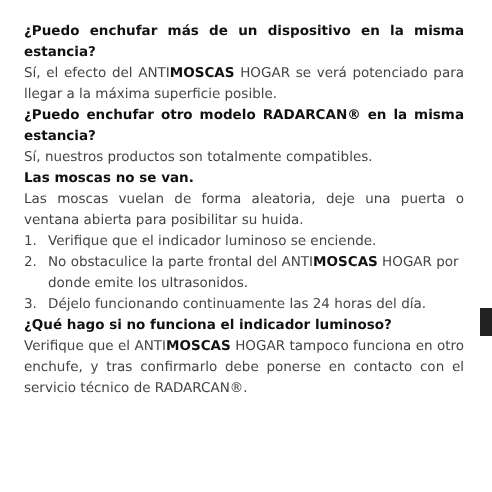¿Puedo enchufar más de un dispositivo en la misma estancia?
Sí, el efecto del ANTIMOSCAS HOGAR se verá potenciado para llegar a la máxima superficie posible.
¿Puedo enchufar otro modelo RADARCAN® en la misma estancia?
Sí, nuestros productos son totalmente compatibles.
Las moscas no se van.
Las moscas vuelan de forma aleatoria, deje una puerta o ventana abierta para posibilitar su huida.
1. Verifique que el indicador luminoso se enciende.
2. No obstaculice la parte frontal del ANTIMOSCAS HOGAR por donde emite los ultrasonidos.
3. Déjelo funcionando continuamente las 24 horas del día.
¿Qué hago si no funciona el indicador luminoso?
Verifique que el ANTIMOSCAS HOGAR tampoco funciona en otro enchufe, y tras confirmarlo debe ponerse en contacto con el servicio técnico de RADARCAN®.